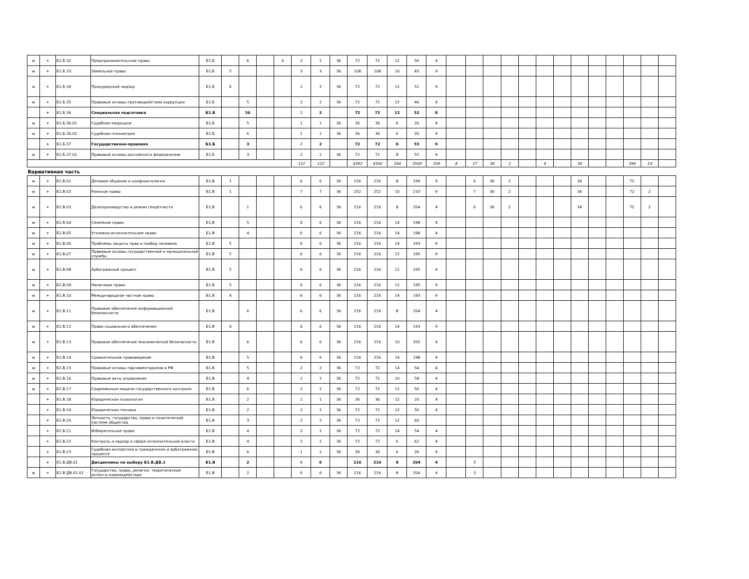| w | + | Б1.Б.32 | Предпринимательское право | Б1.Б | | 6 | | 6 | 2 | 2 | 36 | 72 | 72 | 12 | 56 | 4 | | | | | | | | | | | | | |
| w | + | Б1.Б.33 | Земельное право | Б1.Б | 5 | | | | 3 | 3 | 36 | 108 | 108 | 16 | 83 | 9 | | | | | | | | | | | | | |
| w | + | Б1.Б.34 | Прокурорский надзор | Б1.Б | 6 | | | | 2 | 2 | 36 | 72 | 72 | 12 | 51 | 9 | | | | | | | | | | | | | |
| w | + | Б1.Б.35 | Правовые основы противодействия коррупции | Б1.Б | | 5 | | | 2 | 2 | 36 | 72 | 72 | 22 | 46 | 4 | | | | | | | | | | | | | |
| | + | Б1.Б.36 | Специальная подготовка | Б1.Б | | 56 | | | 2 | 2 | | 72 | 72 | 12 | 52 | 8 | | | | | | | | | | | | | |
| w | + | Б1.Б.36.01 | Судебная медицина | Б1.Б | | 5 | | | 1 | 1 | 36 | 36 | 36 | 6 | 26 | 4 | | | | | | | | | | | | | |
| w | + | Б1.Б.36.02 | Судебная психиатрия | Б1.Б | | 6 | | | 1 | 1 | 36 | 36 | 36 | 6 | 26 | 4 | | | | | | | | | | | | | |
| | + | Б1.Б.37 | Государственно-правовая | Б1.Б | | 3 | | | 2 | 2 | | 72 | 72 | 8 | 55 | 9 | | | | | | | | | | | | | |
| w | + | Б1.Б.37.01 | Правовые основы российского федерализма | Б1.Б | | 3 | | | 2 | 2 | 36 | 72 | 72 | 8 | 55 | 9 | | | | | | | | | | | | | |
| | | | | | | | | | 122 | 122 | | 4392 | 4392 | 544 | 3509 | 339 | 8 | 27 | 36 | 2 | | 4 | | 30 | | | 396 | 14 | |
| Вариативная часть | | | | | | | | | | | | | | | | | | | | | | | | | | | | | |
| w | + | Б1.В.01 | Деловое общение и конфликтология | Б1.В | 1 | | | | 6 | 6 | 36 | 216 | 216 | 8 | 199 | 9 | | 6 | 36 | 2 | | | | 34 | | | 72 | | |
| w | + | Б1.В.02 | Римское право | Б1.В | 1 | | | | 7 | 7 | 36 | 252 | 252 | 10 | 233 | 9 | | 7 | 36 | 2 | | | | 34 | | | 72 | 2 | |
| w | + | Б1.В.03 | Делопроизводство и режим секретности | Б1.В | | 1 | | | 6 | 6 | 36 | 216 | 216 | 8 | 204 | 4 | | 6 | 36 | 2 | | | | 34 | | | 72 | 2 | |
| w | + | Б1.В.04 | Семейное право | Б1.В | | 5 | | | 6 | 6 | 36 | 216 | 216 | 14 | 198 | 4 | | | | | | | | | | | | | |
| w | + | Б1.В.05 | Уголовно-исполнительное право | Б1.В | | 4 | | | 6 | 6 | 36 | 216 | 216 | 14 | 198 | 4 | | | | | | | | | | | | | |
| w | + | Б1.В.06 | Проблемы защиты прав и свобод человека | Б1.В | 5 | | | | 6 | 6 | 36 | 216 | 216 | 14 | 193 | 9 | | | | | | | | | | | | | |
| w | + | Б1.В.07 | Правовые основы государственной и муниципальной службы | Б1.В | 5 | | | | 6 | 6 | 36 | 216 | 216 | 12 | 195 | 9 | | | | | | | | | | | | | |
| w | + | Б1.В.08 | Арбитражный процесс | Б1.В | 5 | | | | 6 | 6 | 36 | 216 | 216 | 12 | 195 | 9 | | | | | | | | | | | | | |
| w | + | Б1.В.09 | Налоговое право | Б1.В | 5 | | | | 6 | 6 | 36 | 216 | 216 | 12 | 195 | 9 | | | | | | | | | | | | | |
| w | + | Б1.В.10 | Международное частное право | Б1.В | 4 | | | | 6 | 6 | 36 | 216 | 216 | 14 | 193 | 9 | | | | | | | | | | | | | |
| w | + | Б1.В.11 | Правовое обеспечение информационной безопасности | Б1.В | | 6 | | | 6 | 6 | 36 | 216 | 216 | 8 | 204 | 4 | | | | | | | | | | | | | |
| w | + | Б1.В.12 | Право социального обеспечения | Б1.В | 4 | | | | 6 | 6 | 36 | 216 | 216 | 14 | 193 | 9 | | | | | | | | | | | | | |
| w | + | Б1.В.13 | Правовое обеспечение экономической безопасности | Б1.В | | 6 | | | 6 | 6 | 36 | 216 | 216 | 10 | 202 | 4 | | | | | | | | | | | | | |
| w | + | Б1.В.14 | Сравнительное правоведение | Б1.В | | 5 | | | 6 | 6 | 36 | 216 | 216 | 14 | 198 | 4 | | | | | | | | | | | | | |
| w | + | Б1.В.15 | Правовые основы парламентаризма в РФ | Б1.В | | 5 | | | 2 | 2 | 36 | 72 | 72 | 14 | 54 | 4 | | | | | | | | | | | | | |
| w | + | Б1.В.16 | Правовые акты управления | Б1.В | | 4 | | | 2 | 2 | 36 | 72 | 72 | 10 | 58 | 4 | | | | | | | | | | | | | |
| w | + | Б1.В.17 | Современные модели государственного контроля | Б1.В | | 6 | | | 2 | 2 | 36 | 72 | 72 | 12 | 56 | 4 | | | | | | | | | | | | | |
| | + | Б1.В.18 | Юридическая психология | Б1.В | | 2 | | | 1 | 1 | 36 | 36 | 36 | 12 | 20 | 4 | | | | | | | | | | | | | |
| | + | Б1.В.19 | Юридическая техника | Б1.В | | 2 | | | 2 | 2 | 36 | 72 | 72 | 12 | 56 | 4 | | | | | | | | | | | | | |
| | + | Б1.В.20 | Личность, государство, право в политической системе общества | Б1.В | | 3 | | | 2 | 2 | 36 | 72 | 72 | 12 | 60 | | | | | | | | | | | | | | |
| | + | Б1.В.21 | Избирательное право | Б1.В | | 4 | | | 2 | 2 | 36 | 72 | 72 | 14 | 54 | 4 | | | | | | | | | | | | | |
| | + | Б1.В.22 | Контроль и надзор в сфере исполнительной власти | Б1.В | | 4 | | | 2 | 2 | 36 | 72 | 72 | 6 | 62 | 4 | | | | | | | | | | | | | |
| | + | Б1.В.23 | Судебная экспертиза в гражданском и арбитражном процессе | Б1.В | | 6 | | | 1 | 1 | 36 | 36 | 36 | 6 | 26 | 4 | | | | | | | | | | | | | |
| | + | Б1.В.ДВ.01 | Дисциплины по выбору Б1.В.ДВ.1 | Б1.В | | 2 | | | 6 | 6 | | 216 | 216 | 8 | 204 | 4 | | 3 | | | | | | | | | | | |
| w | + | Б1.В.ДВ.01.01 | Государство, право, религия: теоретические аспекты взаимодействия | Б1.В | | 2 | | | 6 | 6 | 36 | 216 | 216 | 8 | 204 | 4 | | 3 | | | | | | | | | | | |